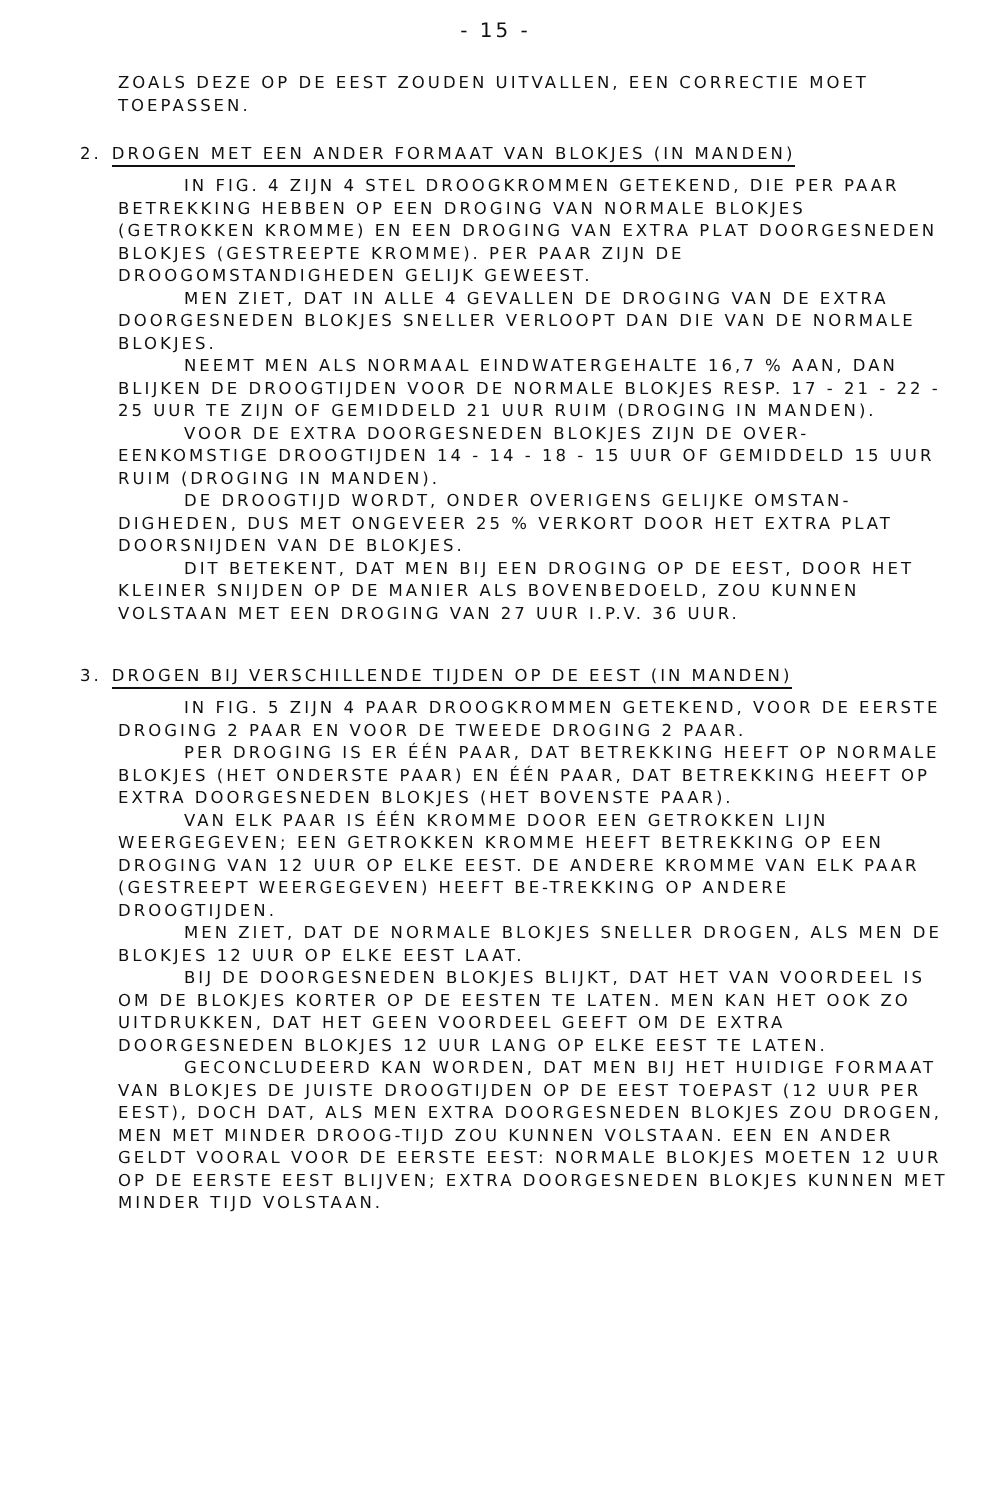- 15 -
ZOALS DEZE OP DE EEST ZOUDEN UITVALLEN, EEN CORRECTIE MOET TOEPASSEN.
2. DROGEN MET EEN ANDER FORMAAT VAN BLOKJES (IN MANDEN)
IN FIG. 4 ZIJN 4 STEL DROOGKROMMEN GETEKEND, DIE PER PAAR BETREKKING HEBBEN OP EEN DROGING VAN NORMALE BLOKJES (GETROKKEN KROMME) EN EEN DROGING VAN EXTRA PLAT DOORGESNEDEN BLOKJES (GESTREEPTE KROMME). PER PAAR ZIJN DE DROOGOMSTANDIGHEDEN GELIJK GEWEEST.
MEN ZIET, DAT IN ALLE 4 GEVALLEN DE DROGING VAN DE EXTRA DOORGESNEDEN BLOKJES SNELLER VERLOOPT DAN DIE VAN DE NORMALE BLOKJES.
NEEMT MEN ALS NORMAAL EINDWATERGEHALTE 16,7 % AAN, DAN BLIJKEN DE DROOGTIJDEN VOOR DE NORMALE BLOKJES RESP. 17 - 21 - 22 - 25 UUR TE ZIJN OF GEMIDDELD 21 UUR RUIM (DROGING IN MANDEN).
VOOR DE EXTRA DOORGESNEDEN BLOKJES ZIJN DE OVER-EENKOMSTIGE DROOGTIJDEN 14 - 14 - 18 - 15 UUR OF GEMIDDELD 15 UUR RUIM (DROGING IN MANDEN).
DE DROOGTIJD WORDT, ONDER OVERIGENS GELIJKE OMSTAN-DIGHEDEN, DUS MET ONGEVEER 25 % VERKORT DOOR HET EXTRA PLAT DOORSNIJDEN VAN DE BLOKJES.
DIT BETEKENT, DAT MEN BIJ EEN DROGING OP DE EEST, DOOR HET KLEINER SNIJDEN OP DE MANIER ALS BOVENBEDOELD, ZOU KUNNEN VOLSTAAN MET EEN DROGING VAN 27 UUR I.P.V. 36 UUR.
3. DROGEN BIJ VERSCHILLENDE TIJDEN OP DE EEST (IN MANDEN)
IN FIG. 5 ZIJN 4 PAAR DROOGKROMMEN GETEKEND, VOOR DE EERSTE DROGING 2 PAAR EN VOOR DE TWEEDE DROGING 2 PAAR.
PER DROGING IS ER ÉÉN PAAR, DAT BETREKKING HEEFT OP NORMALE BLOKJES (HET ONDERSTE PAAR) EN ÉÉN PAAR, DAT BETREKKING HEEFT OP EXTRA DOORGESNEDEN BLOKJES (HET BOVENSTE PAAR).
VAN ELK PAAR IS ÉÉN KROMME DOOR EEN GETROKKEN LIJN WEERGEGEVEN; EEN GETROKKEN KROMME HEEFT BETREKKING OP EEN DROGING VAN 12 UUR OP ELKE EEST. DE ANDERE KROMME VAN ELK PAAR (GESTREEPT WEERGEGEVEN) HEEFT BE-TREKKING OP ANDERE DROOGTIJDEN.
MEN ZIET, DAT DE NORMALE BLOKJES SNELLER DROGEN, ALS MEN DE BLOKJES 12 UUR OP ELKE EEST LAAT.
BIJ DE DOORGESNEDEN BLOKJES BLIJKT, DAT HET VAN VOORDEEL IS OM DE BLOKJES KORTER OP DE EESTEN TE LATEN. MEN KAN HET OOK ZO UITDRUKKEN, DAT HET GEEN VOORDEEL GEEFT OM DE EXTRA DOORGESNEDEN BLOKJES 12 UUR LANG OP ELKE EEST TE LATEN.
GECONCLUDEERD KAN WORDEN, DAT MEN BIJ HET HUIDIGE FORMAAT VAN BLOKJES DE JUISTE DROOGTIJDEN OP DE EEST TOEPAST (12 UUR PER EEST), DOCH DAT, ALS MEN EXTRA DOORGESNEDEN BLOKJES ZOU DROGEN, MEN MET MINDER DROOG-TIJD ZOU KUNNEN VOLSTAAN. EEN EN ANDER GELDT VOORAL VOOR DE EERSTE EEST: NORMALE BLOKJES MOETEN 12 UUR OP DE EERSTE EEST BLIJVEN; EXTRA DOORGESNEDEN BLOKJES KUNNEN MET MINDER TIJD VOLSTAAN.